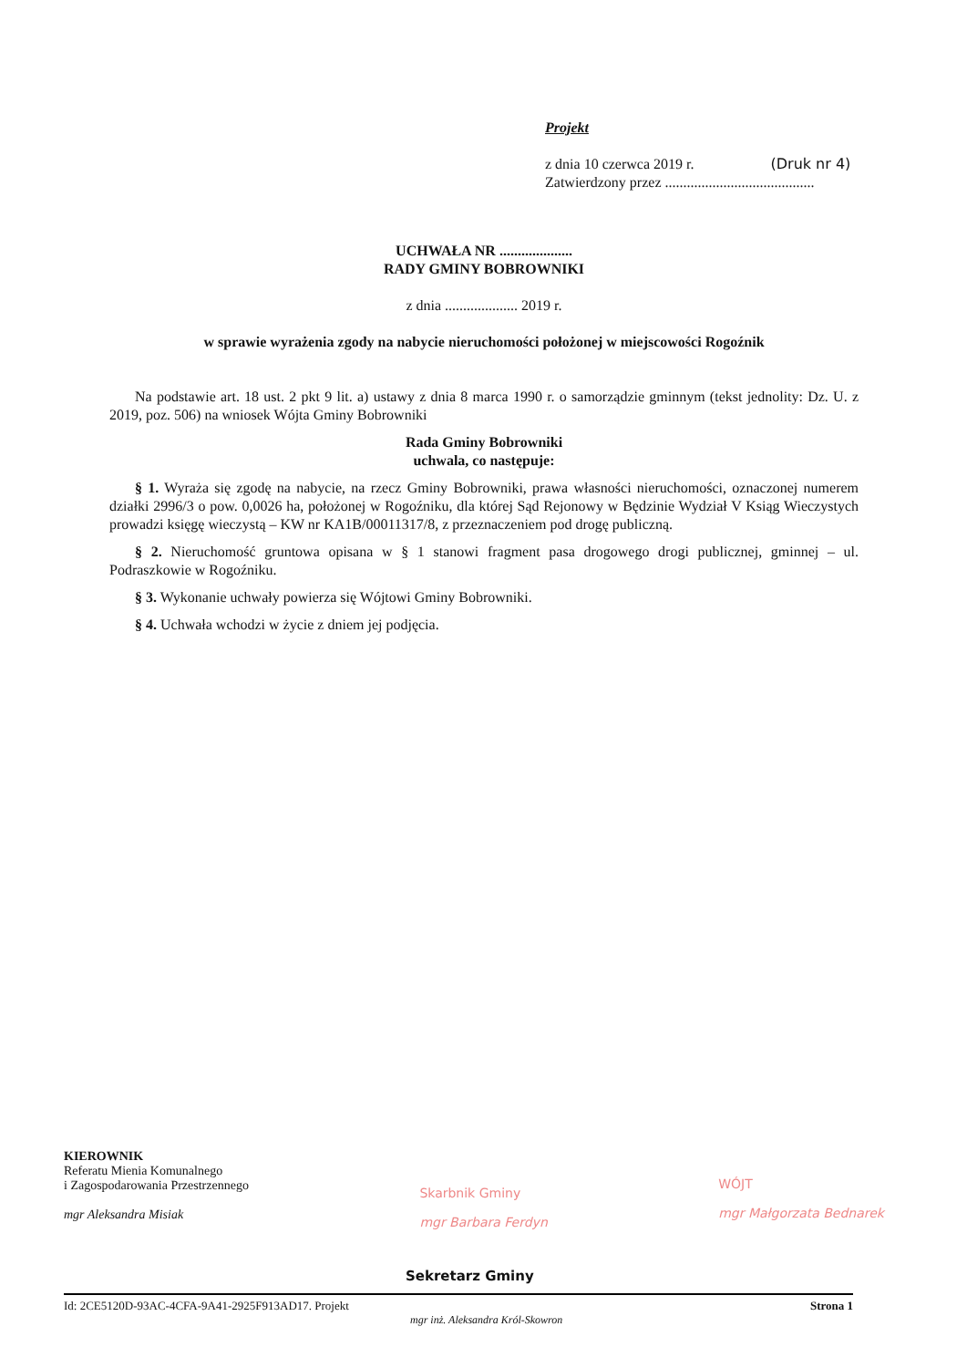Projekt
z dnia 10 czerwca 2019 r. (Druk nr 4)
Zatwierdzony przez .........................................
UCHWAŁA NR ....................
RADY GMINY BOBROWNIKI
z dnia .................... 2019 r.
w sprawie wyrażenia zgody na nabycie nieruchomości położonej w miejscowości Rogoźnik
Na podstawie art. 18 ust. 2 pkt 9 lit. a) ustawy z dnia 8 marca 1990 r. o samorządzie gminnym (tekst jednolity: Dz. U. z 2019, poz. 506) na wniosek Wójta Gminy Bobrowniki
Rada Gminy Bobrowniki
uchwala, co następuje:
§ 1. Wyraża się zgodę na nabycie, na rzecz Gminy Bobrowniki, prawa własności nieruchomości, oznaczonej numerem działki 2996/3 o pow. 0,0026 ha, położonej w Rogoźniku, dla której Sąd Rejonowy w Będzinie Wydział V Ksiąg Wieczystych prowadzi księgę wieczystą – KW nr KA1B/00011317/8, z przeznaczeniem pod drogę publiczną.
§ 2. Nieruchomość gruntowa opisana w § 1 stanowi fragment pasa drogowego drogi publicznej, gminnej – ul. Podraszkowie w Rogoźniku.
§ 3. Wykonanie uchwały powierza się Wójtowi Gminy Bobrowniki.
§ 4. Uchwała wchodzi w życie z dniem jej podjęcia.
KIEROWNIK
Referatu Mienia Komunalnego
i Zagospodarowania Przestrzennego
mgr Aleksandra Misiak
Skarbnik Gminy
mgr Barbara Ferdyn
WÓJT
mgr Małgorzata Bednarek
Sekretarz Gminy
Id: 2CE5120D-93AC-4CFA-9A41-2925F913AD17. Projekt Strona 1
mgr inż. Aleksandra Król-Skowron